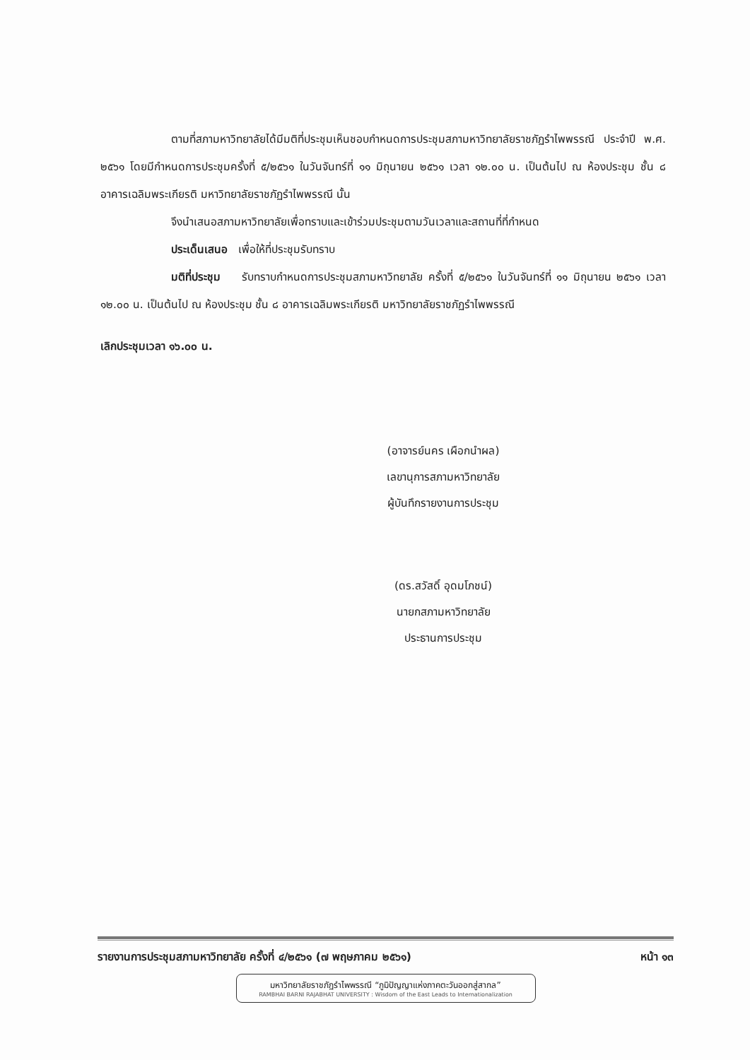ตามที่สภามหาวิทยาลัยได้มีมติที่ประชุมเห็นชอบกำหนดการประชุมสภามหาวิทยาลัยราชภัฏรำไพพรรณี ประจำปี พ.ศ. ๒๕๖๑ โดยมีกำหนดการประชุมครั้งที่ ๕/๒๕๖๑ ในวันจันทร์ที่ ๑๑ มิถุนายน ๒๕๖๑ เวลา ๑๒.๐๐ น. เป็นต้นไป ณ ห้องประชุม ชั้น ๘ อาคารเฉลิมพระเกียรติ มหาวิทยาลัยราชภัฏรำไพพรรณี นั้น
จึงนำเสนอสภามหาวิทยาลัยเพื่อทราบและเข้าร่วมประชุมตามวันเวลาและสถานที่ที่กำหนด
ประเด็นเสนอ เพื่อให้ที่ประชุมรับทราบ
มติที่ประชุม รับทราบกำหนดการประชุมสภามหาวิทยาลัย ครั้งที่ ๕/๒๕๖๑ ในวันจันทร์ที่ ๑๑ มิถุนายน ๒๕๖๑ เวลา ๑๒.๐๐ น. เป็นต้นไป ณ ห้องประชุม ชั้น ๘ อาคารเฉลิมพระเกียรติ มหาวิทยาลัยราชภัฏรำไพพรรณี
เลิกประชุมเวลา ๑๖.๐๐ น.
(อาจารย์นคร เผือกนำผล)
เลขานุการสภามหาวิทยาลัย
ผู้บันทึกรายงานการประชุม
(ดร.สวัสดิ์ อุดมโภชน์)
นายกสภามหาวิทยาลัย
ประธานการประชุม
รายงานการประชุมสภามหาวิทยาลัย ครั้งที่ ๔/๒๕๖๑ (๗ พฤษภาคม ๒๕๖๑) หน้า ๑๓
มหาวิทยาลัยราชภัฏรำไพพรรณี “ภูมิปัญญาแห่งภาคตะวันออกสู่สากล”
RAMBHAI BARNI RAJABHAT UNIVERSITY : Wisdom of the East Leads to Internationalization